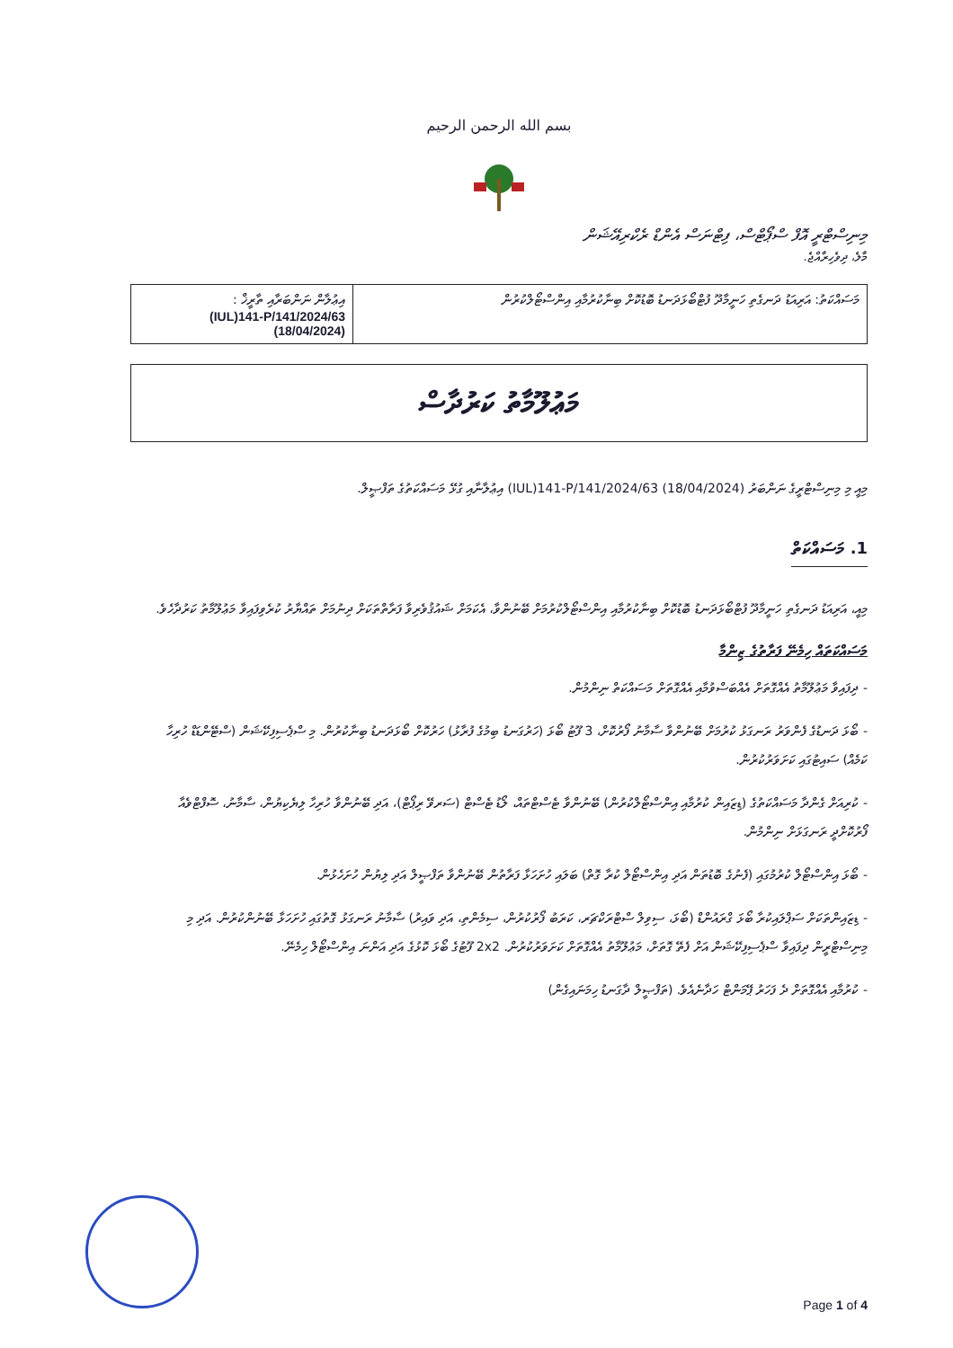بسم الله الرحمن الرحيم
މިނިސްޓްރީ އޮފް ސްޕޯޓްސް، ފިޓްނަސް އެންޑް ރެކްރިއޭޝަން
މާލެ، ދިވެހިރާއްޖެ.
| މަސައްކަތު: އަރިއަޑު ދަނގެތި ހަނީމާދޫ ފުޓްބޯޅަދަނޑު ބޮޑުކޮށް ބިނާކުރުމާއި އިންސްޓޯލްކުރުން | އިޢުލާން ނަންބަރާއި ތާރީޚް : (IUL)141-P/141/2024/63 (18/04/2024) |
މަޢުލޫމާތު ކަރުދާސް
މިއީ މި މިނިސްޓްރީގެ ނަންބަރު (IUL)141-P/141/2024/63 (18/04/2024) އިޢުލާނާއި ގުޅޭ މަސައްކަތުގެ ތަފްޞީލް.
1. މަސައްކަތް
މިއީ، އަރިއަޑު ދަނގެތި ހަނީމާދޫ ފުޓްބޯޅަދަނޑު ބޮޑުކޮށް ބިނާކުރުމާއި އިންސްޓޯލްކުރުމަށް ބޭނުންވާ، އެކަމަށް ޝައުޤުވެރިވާ ފަރާތްތަކަށް ދިނުމަށް ތައްޔާރު ކުރެވިފައިވާ މަޢުލޫމާތު ކަރުދާހެވެ.
މަސައްކަތައް ހިމެނޭ ފަރާތުގެ ޒިންމާ
- ދިފައިވާ މަޢުލޫމާތު އެއްގޮތަށް އެއްބަސްވުމާއި އެއްގޮތަށް މަސައްކަތް ނިންމުން.
- ބޯޅަ ދަނޑުގެ ފެންވަރު ރަނގަޅު ކުރުމަށް ބޭނުންވާ ސާމާނު ފޯރުކޮށް، 3 ފޫޓު ބޯޅަ (ހަރުގަނޑު ބިމުގެ ފުރާޅު) ހަރުކޮށް ބޯޅަދަނޑު ބިނާކުރުން. މި ސްޕެސިފިކޭޝަން (ސްޓޭންޑަޑް ހުރިހާ ކަމެއް) ސައިޓުގައި ކަށަވަރުކުރުން.
- ކުރިއަށް ގެންދާ މަސައްކަތުގެ (ޑިޒައިން ކުރުމާއި އިންސްޓޯލްކުރުން) ބޭނުންވާ ޓެސްޓްތައް، ލޯޑު ޓެސްޓް (ސަރވޭ ރިޕޯޓް)، އަދި ބޭނުންވާ ހުރިހާ ލިޔެކިޔުން، ސާމާނު، ސޮފްޓްވެއާ ފޯރުކޮށްދީ ރަނގަޅަށް ނިންމުން.
- ބޯޅަ އިންސްޓޯލް ކުރުމުގައި (ފެނުގެ ބޮޑުތަން އަދި އިންސްޓޯލް ކުރާ ގޮތް) ބަލައި ހުށަހަޅާ ފަރާތުން ބޭނުންވާ ތަފްޞީލް އަދި ލިޔުން ހުށަހެޅުން.
- ޑިޒައިންތަކަށް ސަޕްލައިކުރާ ބޯޅަ ގްރައުންޑް (ބޯޅަ، ސިވިލް ސްޓްރަކްޗަރ، ކަރަބު ފޯރުކުރުން، ސިމެންތި، އަދި ވައިރު) ސާމާނު ރަނގަޅު ގޮތުގައި ހުށަހަޅާ ބޭނުންކުރުން. އަދި މި މިނިސްޓްރީން ދިފައިވާ ސްޕެސިފިކޭޝަން އަށް ފެތޭ ގޮތަށް، މަޢުލޫމާތު އެއްގޮތަށް ކަށަވަރުކުރުން. 2x2 ފޫޓުގެ ބޯޅަ ކޮޅުގެ އަދި އަންނަ އިންސްޓޯލް ހިމެނޭ.
- ކުރުމާއި އެއްގޮތަށް ދެ ފަހަރު ޕޭމަންޓް ހަދާނެއެވެ. (ތަފްޞީލް ދާގަނޑު ހިމަނައިގެން)
Page 1 of 4